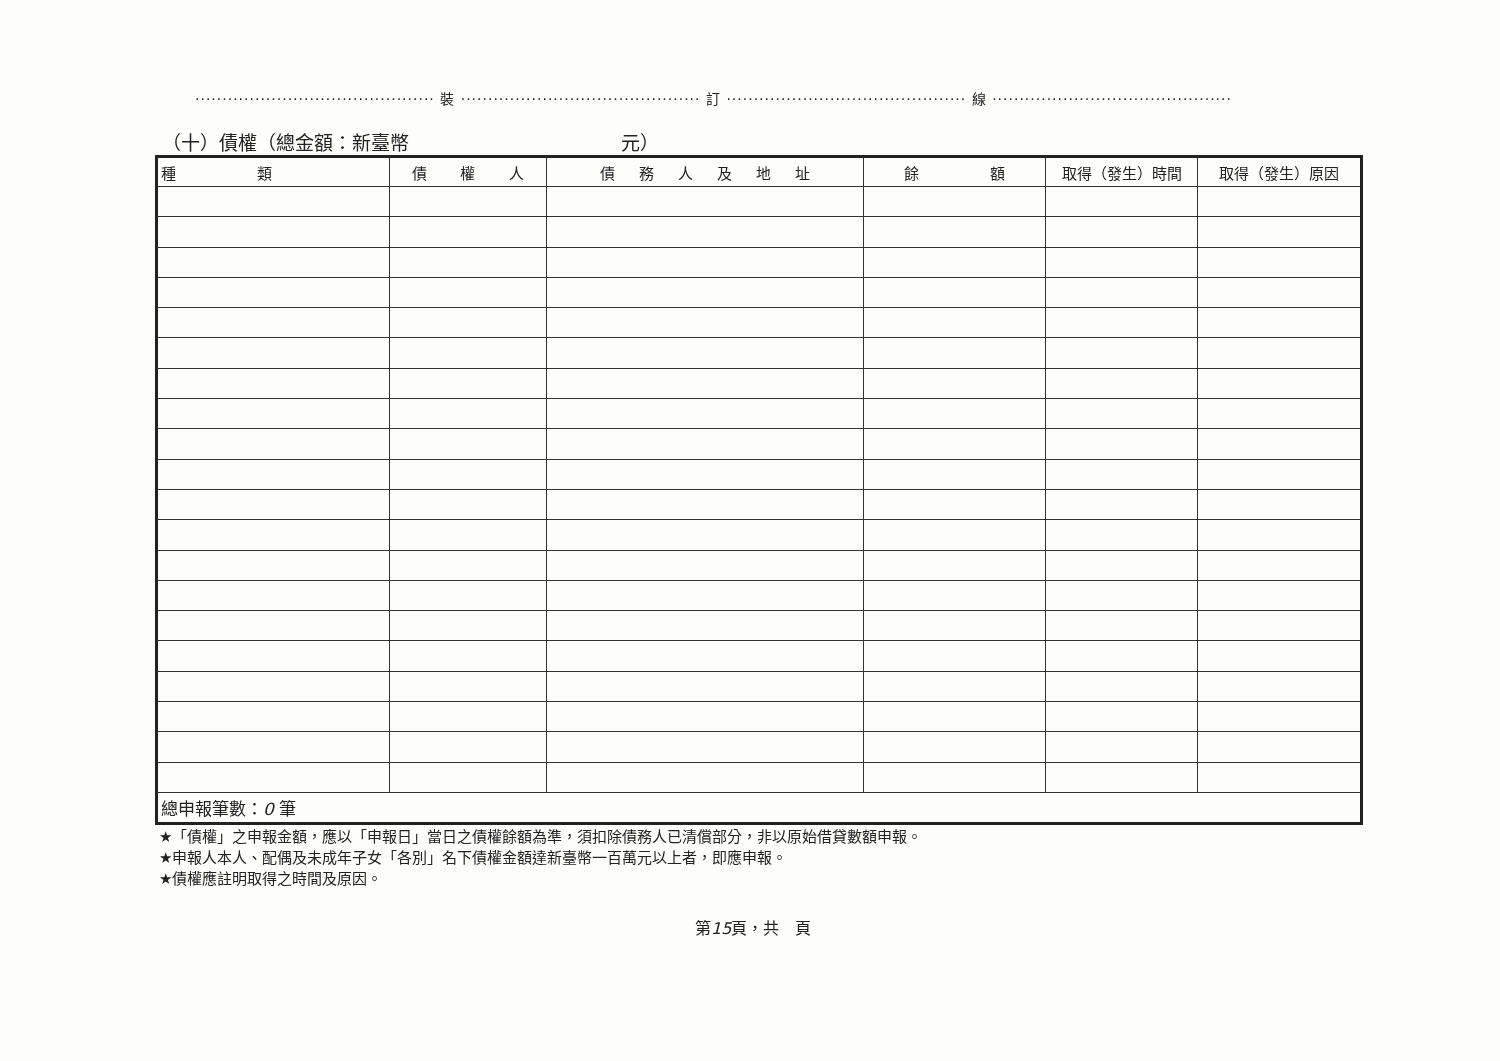············································ 裝 ············································ 訂 ············································ 線 ············································
（十）債權（總金額：新臺幣 元）
| 種 類 | 債 權 人 | 債 務 人 及 地 址 | 餘 額 | 取得（發生）時間 | 取得（發生）原因 |
| --- | --- | --- | --- | --- | --- |
| 總申報筆數： 0 筆 | | | | | |
★「債權」之申報金額，應以「申報日」當日之債權餘額為準，須扣除債務人已清償部分，非以原始借貸數額申報。
★申報人本人、配偶及未成年子女「各別」名下債權金額達新臺幣一百萬元以上者，即應申報。
★債權應註明取得之時間及原因。
第15頁，共 頁